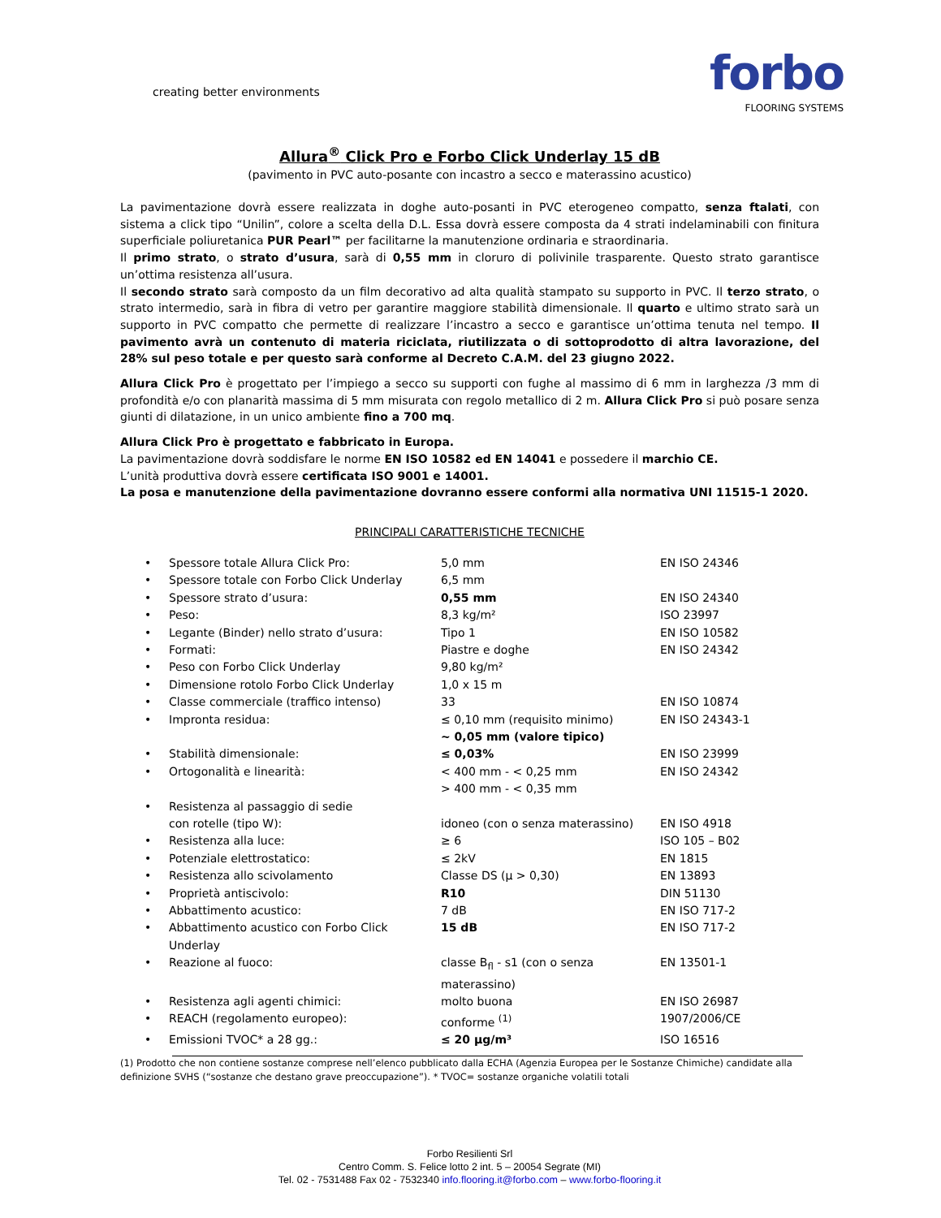creating better environments
forbo
FLOORING SYSTEMS
Allura<sup>®</sup> Click Pro e Forbo Click Underlay 15 dB
(pavimento in PVC auto-posante con incastro a secco e materassino acustico)
La pavimentazione dovrà essere realizzata in doghe auto-posanti in PVC eterogeneo compatto, senza ftalati, con sistema a click tipo “Unilin”, colore a scelta della D.L. Essa dovrà essere composta da 4 strati indelaminabili con finitura superficiale poliuretanica PUR Pearl™ per facilitarne la manutenzione ordinaria e straordinaria.
Il primo strato, o strato d’usura, sarà di 0,55 mm in cloruro di polivinile trasparente. Questo strato garantisce un’ottima resistenza all’usura.
Il secondo strato sarà composto da un film decorativo ad alta qualità stampato su supporto in PVC. Il terzo strato, o strato intermedio, sarà in fibra di vetro per garantire maggiore stabilità dimensionale. Il quarto e ultimo strato sarà un supporto in PVC compatto che permette di realizzare l’incastro a secco e garantisce un’ottima tenuta nel tempo. Il pavimento avrà un contenuto di materia riciclata, riutilizzata o di sottoprodotto di altra lavorazione, del 28% sul peso totale e per questo sarà conforme al Decreto C.A.M. del 23 giugno 2022.
Allura Click Pro è progettato per l’impiego a secco su supporti con fughe al massimo di 6 mm in larghezza /3 mm di profondità e/o con planarità massima di 5 mm misurata con regolo metallico di 2 m. Allura Click Pro si può posare senza giunti di dilatazione, in un unico ambiente fino a 700 mq.
Allura Click Pro è progettato e fabbricato in Europa.
La pavimentazione dovrà soddisfare le norme EN ISO 10582 ed EN 14041 e possedere il marchio CE.
L’unità produttiva dovrà essere certificata ISO 9001 e 14001.
La posa e manutenzione della pavimentazione dovranno essere conformi alla normativa UNI 11515-1 2020.
PRINCIPALI CARATTERISTICHE TECNICHE
| • | Spessore totale Allura Click Pro: | 5,0 mm | EN ISO 24346 |
| • | Spessore totale con Forbo Click Underlay | 6,5 mm | |
| • | Spessore strato d’usura: | 0,55 mm | EN ISO 24340 |
| • | Peso: | 8,3 kg/m² | ISO 23997 |
| • | Legante (Binder) nello strato d’usura: | Tipo 1 | EN ISO 10582 |
| • | Formati: | Piastre e doghe | EN ISO 24342 |
| • | Peso con Forbo Click Underlay | 9,80 kg/m² | |
| • | Dimensione rotolo Forbo Click Underlay | 1,0 x 15 m | |
| • | Classe commerciale (traffico intenso) | 33 | EN ISO 10874 |
| • | Impronta residua: | ≤ 0,10 mm (requisito minimo) ~ 0,05 mm (valore tipico) | EN ISO 24343-1 |
| • | Stabilità dimensionale: | ≤ 0,03% | EN ISO 23999 |
| • | Ortogonalità e linearità: | < 400 mm - < 0,25 mm > 400 mm - < 0,35 mm | EN ISO 24342 |
| • | Resistenza al passaggio di sedie con rotelle (tipo W): | idoneo (con o senza materassino) | EN ISO 4918 |
| • | Resistenza alla luce: | ≥ 6 | ISO 105 – B02 |
| • | Potenziale elettrostatico: | ≤ 2kV | EN 1815 |
| • | Resistenza allo scivolamento | Classe DS (µ > 0,30) | EN 13893 |
| • | Proprietà antiscivolo: | R10 | DIN 51130 |
| • | Abbattimento acustico: | 7 dB | EN ISO 717-2 |
| • | Abbattimento acustico con Forbo Click Underlay | 15 dB | EN ISO 717-2 |
| • | Reazione al fuoco: | classe B<sub>fl</sub> - s1 (con o senza materassino) | EN 13501-1 |
| • | Resistenza agli agenti chimici: | molto buona | EN ISO 26987 |
| • | REACH (regolamento europeo): | conforme <sup>(1)</sup> | 1907/2006/CE |
| • | Emissioni TVOC* a 28 gg.: | ≤ 20 µg/m³ | ISO 16516 |
(1) Prodotto che non contiene sostanze comprese nell’elenco pubblicato dalla ECHA (Agenzia Europea per le Sostanze Chimiche) candidate alla definizione SVHS (“sostanze che destano grave preoccupazione”). * TVOC= sostanze organiche volatili totali
Forbo Resilienti Srl
Centro Comm. S. Felice lotto 2 int. 5 – 20054 Segrate (MI)
Tel. 02 - 7531488 Fax 02 - 7532340 info.flooring.it@forbo.com – www.forbo-flooring.it